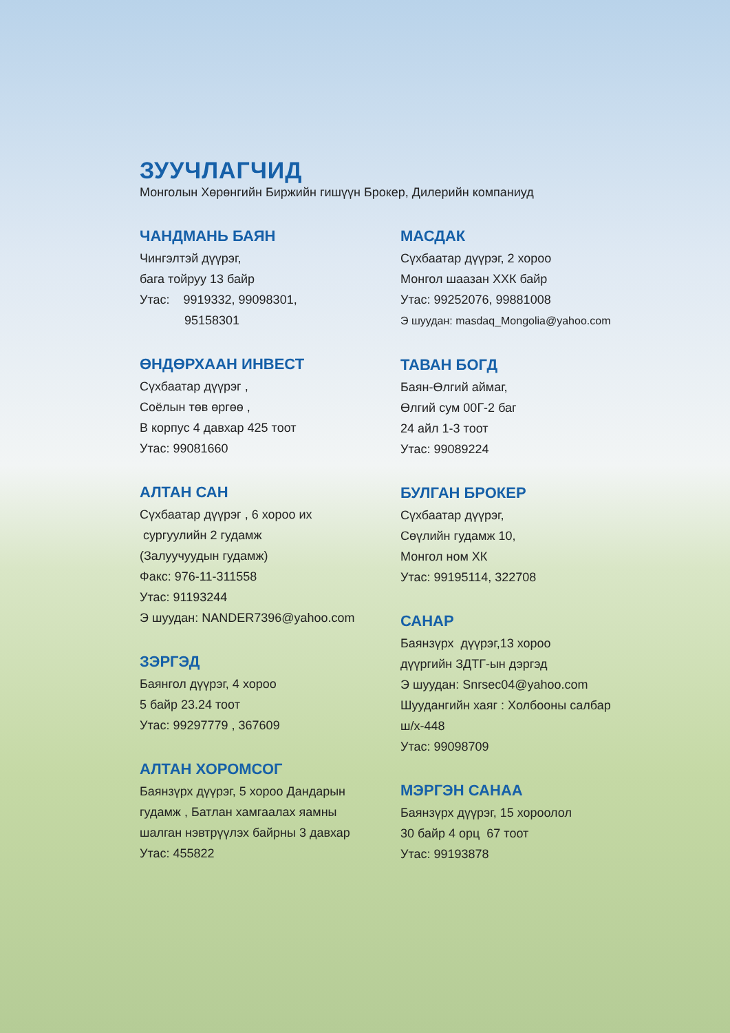ЗУУЧЛАГЧИД
Монголын Хөрөнгийн Биржийн гишүүн Брокер, Дилерийн компаниуд
ЧАНДМАНЬ БАЯН
Чингэлтэй дүүрэг,
бага тойруу 13 байр
Утас: 9919332, 99098301,
95158301
ӨНДӨРХААН ИНВЕСТ
Сүхбаатар дүүрэг ,
Соёлын төв өргөө ,
В корпус 4 давхар 425 тоот
Утас: 99081660
АЛТАН САН
Сүхбаатар дүүрэг , 6 хороо их
сургуулийн 2 гудамж
(Залуучуудын гудамж)
Факс: 976-11-311558
Утас: 91193244
Э шуудан: NANDER7396@yahoo.com
ЗЭРГЭД
Баянгол дүүрэг, 4 хороо
5 байр 23.24 тоот
Утас: 99297779 , 367609
АЛТАН ХОРОМСОГ
Баянзүрх дүүрэг, 5 хороо Дандарын
гудамж , Батлан хамгаалах яамны
шалган нэвтрүүлэх байрны 3 давхар
Утас: 455822
МАСДАК
Сүхбаатар дүүрэг, 2 хороо
Монгол шаазан ХХК байр
Утас: 99252076, 99881008
Э шуудан: masdaq_Mongolia@yahoo.com
ТАВАН БОГД
Баян-Өлгий аймаг,
Өлгий сум 00Г-2 баг
24 айл 1-3 тоот
Утас: 99089224
БУЛГАН БРОКЕР
Сүхбаатар дүүрэг,
Сөүлийн гудамж 10,
Монгол ном ХК
Утас: 99195114, 322708
САНАР
Баянзүрх дүүрэг,13 хороо
дүүргийн ЗДТГ-ын дэргэд
Э шуудан: Snrsec04@yahoo.com
Шуудангийн хаяг : Холбооны салбар
ш/х-448
Утас: 99098709
МЭРГЭН САНАА
Баянзүрх дүүрэг, 15 хороолол
30 байр 4 орц 67 тоот
Утас: 99193878